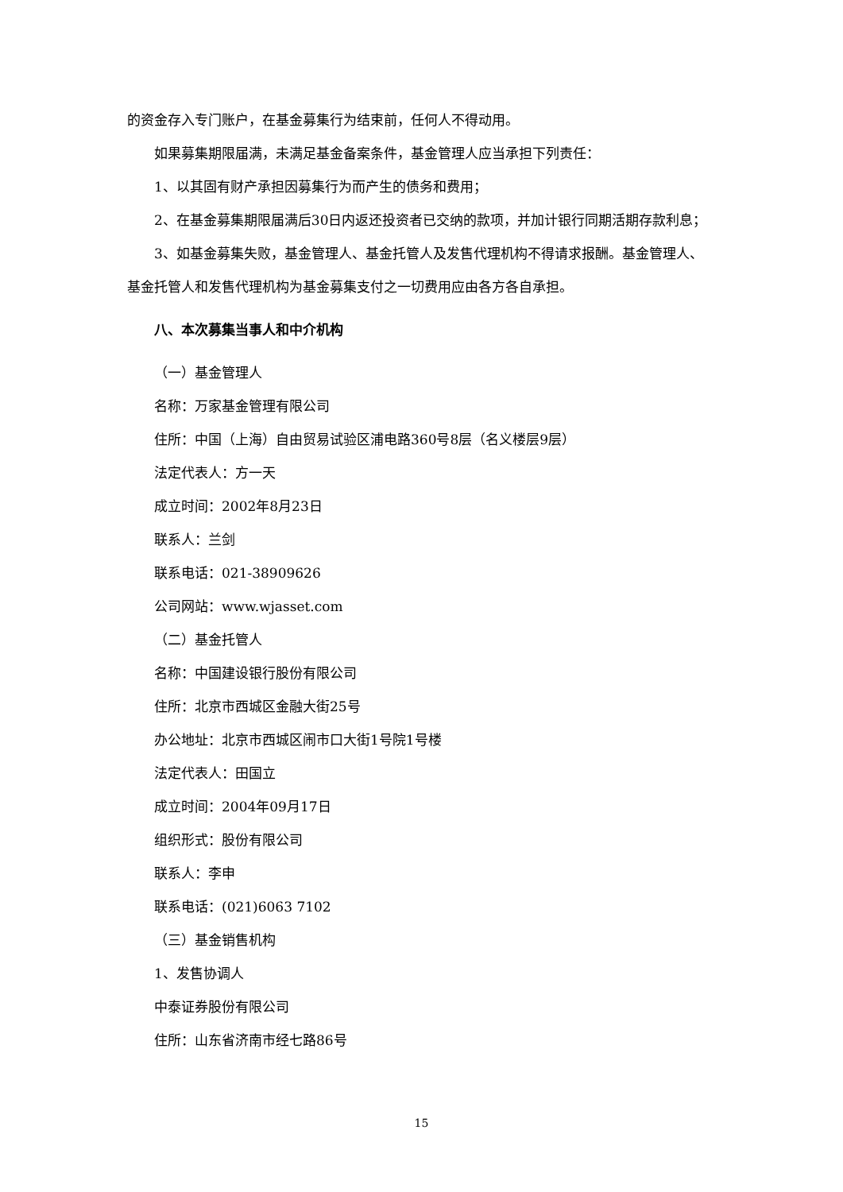的资金存入专门账户，在基金募集行为结束前，任何人不得动用。
如果募集期限届满，未满足基金备案条件，基金管理人应当承担下列责任：
1、以其固有财产承担因募集行为而产生的债务和费用；
2、在基金募集期限届满后30日内返还投资者已交纳的款项，并加计银行同期活期存款利息；
3、如基金募集失败，基金管理人、基金托管人及发售代理机构不得请求报酬。基金管理人、基金托管人和发售代理机构为基金募集支付之一切费用应由各方各自承担。
八、本次募集当事人和中介机构
（一）基金管理人
名称：万家基金管理有限公司
住所：中国（上海）自由贸易试验区浦电路360号8层（名义楼层9层）
法定代表人：方一天
成立时间：2002年8月23日
联系人：兰剑
联系电话：021-38909626
公司网站：www.wjasset.com
（二）基金托管人
名称：中国建设银行股份有限公司
住所：北京市西城区金融大街25号
办公地址：北京市西城区闹市口大街1号院1号楼
法定代表人：田国立
成立时间：2004年09月17日
组织形式：股份有限公司
联系人：李申
联系电话：(021)6063 7102
（三）基金销售机构
1、发售协调人
中泰证券股份有限公司
住所：山东省济南市经七路86号
15